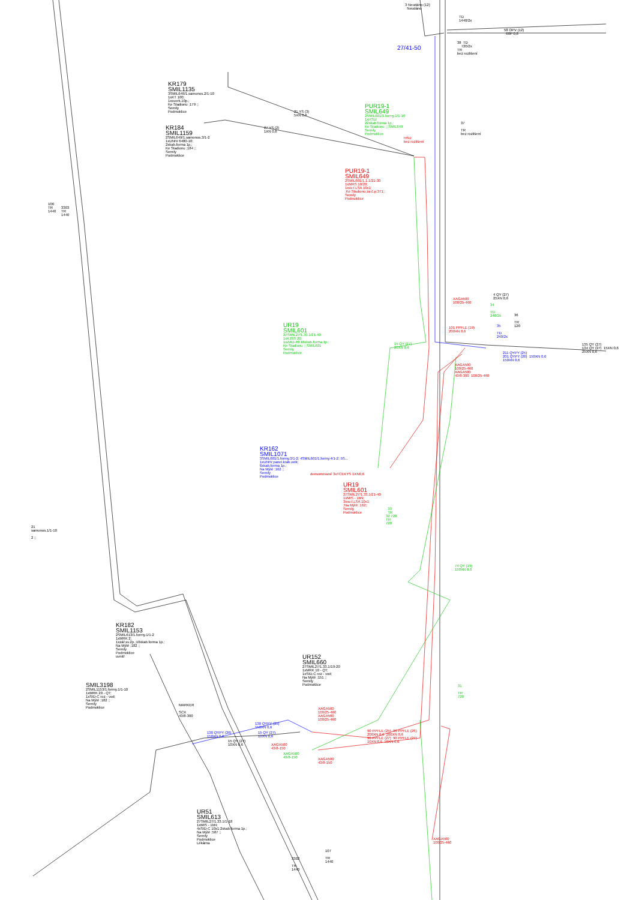3 Neudáno (12) Neudáno
TD 1440/2x
58 OPV (12) 60P 0,8
38 TD 720/2x TR bez rozlišení
27/41-50
KR179 SMIL1135 3SMIL649/1.samonos.2/1-10 1xKT 100; 1xsvork.10p.; Ke Stadionu ;179 ;; Semily Podmoklice
21 YS (3) 5XN 0,6
27 YS (2) 1XN 0,6
KR184 SMIL1159 2SMIL649/1.samonos.3/1-2 1xUNIV 6480-10; 2xkab.forma 1p.; Ke Stadionu ;184 ;; Semily Podmoklice
PUR19-1 SMIL649 2SMIL601/1.formy.1/1-10 1xHSU; 22xkab.forma 1p.; Ke Stadionu ;;;SMIL649 Semily Podmoklice
HSU bez rozlišení
37 TR bez rozlišení
PUR19-1 SMIL649 2SMIL601/1.1.1/21-30 1xMRS 10/20; 1xsv.ř.LSA 10x1; ;Ke Stadionu za č.p.371;; Semily Podmoklice
106 TR 1440
3303 TR 1440
XAGA500 100/25-460
4 QY (27) 25XN 0,6
34 TD 240/2x
36 TR 120
35 TD 240/2x
101 PPFLE (19) 200XN 0,6
UR19 SMIL601 27SMIL27/1.33.1/21-40 1xKJSS 20; 1xZAU-40;16xkab.forma 1p.; Ke Stadionu ;;;SMIL601 Semily Podmoklice
15 QY (27) 20XN 0,6
135 QY (27) 134 QY (27) 15XN 0,6 25XN 0,6
211 QYPY (25) 201 QYPY (26) 150XN 0,6 150XN 0,6
XAGA500 100/25-460 XAGA500 43/8-300 100/25-460
KR162 SMIL1071 3SMIL601/1.formy.3/1-2; 4SMIL601/1.formy.4/1-2; 5S... 1xUNIV panel.krab.velk; 6xkab.forma 1p.; Na Mýtě ;162 ;; Semily Podmoklice
demontované 3xTCEKYS 1XN0,6
UR19 SMIL601 27SMIL27/1.33.1/21-40 1xMIS - 1bN; 3xsv.ř.LSA 10x1; ;Na Mýtě; 162;; Semily Podmoklice
33 TR 32 720 TR 720
21 samonos.1/1-10 2 ;;
74 QY (19) 150XN 0,6
KR182 SMIL1153 2SMIL613/1.formy.1/1-2 1xMRK 2; 1xzář.sv.2p.;10xkab.forma 1p.; Na Mýtě ;182 ;; Semily Podmoklice uvnitř
UR152 SMIL660 27SMIL27/1.33.1/19-20 1xMRK 10 - QT; 1xSID-C roz - vod; Na Mýtě ;151 ;; Semily Podmoklice
SMIL3198 2SMIL1153/1.formy.1/1-10 1xMRK 20 - QT; 1xSID-C roz - vod; Na Mýtě ;182 ;; Semily Podmoklice
31 TR 720
MARKER SCX 43/8-300
XAGA500 100/25-460 XAGA500 100/25-460
130 QYPY (25) 150XN 0,6
130 QYPY (26) 150XN 0,6
15 QY (27) 10XN 0,6
15 QY (27) 10XN 0,6
90 PPFLE (25) 90 PPFLE (26) 200XN 0,6 200XN 0,6 90 PPFLE (27) 90 PPFLE (27) 10XN 0,6 10XN 0,6
XAGA500 43/8-150
XAGA500 43/8-150
XAGA500 43/8-150
UR51 SMIL613 27SMIL27/1.33.1/1-18 1xMIS - 1bN; 4xSID-C 10x1;2xkab.forma 1p.; Na Mýtě ;587 ;; Semily Podmoklice Lékárna
XAGA500 100/25-460
107 TR 1440
3302 TR 1440